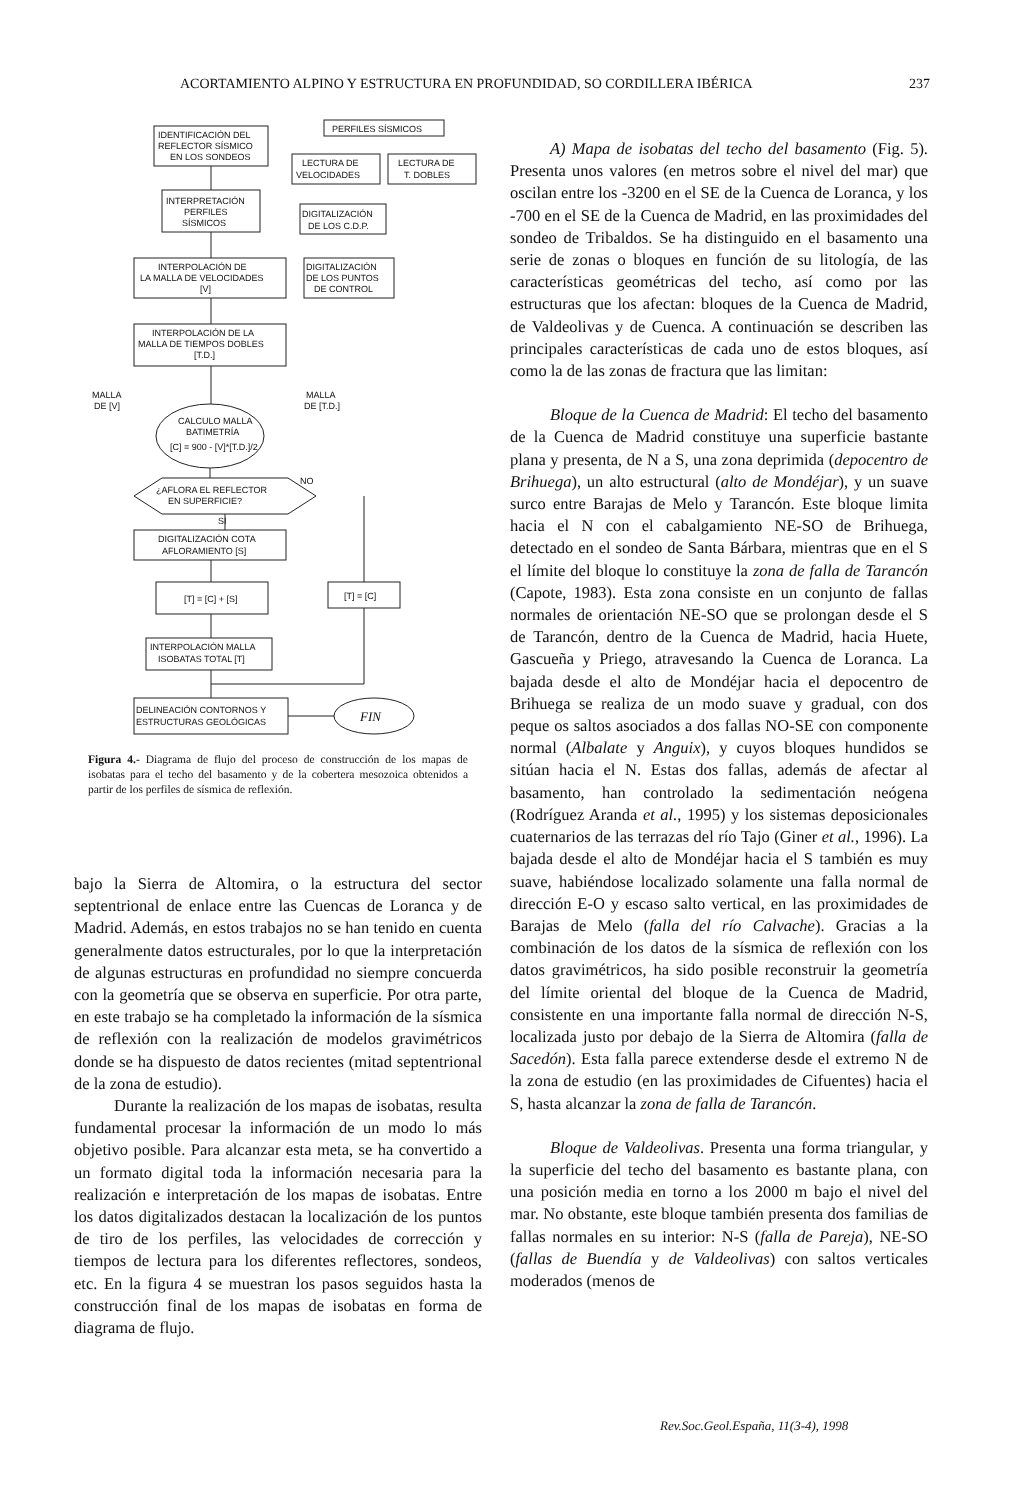ACORTAMIENTO ALPINO Y ESTRUCTURA EN PROFUNDIDAD, SO CORDILLERA IBÉRICA 237
IDENTIFICACIÓN DEL
REFLECTOR SÍSMICO
EN LOS SONDEOS
PERFILES SÍSMICOS
LECTURA DE
VELOCIDADES
LECTURA DE
T. DOBLES
INTERPRETACIÓN
PERFILES
SÍSMICOS
DIGITALIZACIÓN
DE LOS C.D.P.
INTERPOLACIÓN DE
LA MALLA DE VELOCIDADES
[V]
DIGITALIZACIÓN
DE LOS PUNTOS
DE CONTROL
INTERPOLACIÓN DE LA
MALLA DE TIEMPOS DOBLES
[T.D.]
MALLA
DE [V]
MALLA
DE [T.D.]
CALCULO MALLA
BATIMETRÍA
[C] = 900 - [V]*[T.D.]/2
¿AFLORA EL REFLECTOR
EN SUPERFICIE?
NO
SI
DIGITALIZACIÓN COTA
AFLORAMIENTO [S]
[T] = [C] + [S]
[T] = [C]
INTERPOLACIÓN MALLA
ISOBATAS TOTAL [T]
DELINEACIÓN CONTORNOS Y
ESTRUCTURAS GEOLÓGICAS
FIN
Figura 4.- Diagrama de flujo del proceso de construcción de los mapas de isobatas para el techo del basamento y de la cobertera mesozoica obtenidos a partir de los perfiles de sísmica de reflexión.
bajo la Sierra de Altomira, o la estructura del sector septentrional de enlace entre las Cuencas de Loranca y de Madrid. Además, en estos trabajos no se han tenido en cuenta generalmente datos estructurales, por lo que la interpretación de algunas estructuras en profundidad no siempre concuerda con la geometría que se observa en superficie. Por otra parte, en este trabajo se ha completado la información de la sísmica de reflexión con la realización de modelos gravimétricos donde se ha dispuesto de datos recientes (mitad septentrional de la zona de estudio).
Durante la realización de los mapas de isobatas, resulta fundamental procesar la información de un modo lo más objetivo posible. Para alcanzar esta meta, se ha convertido a un formato digital toda la información necesaria para la realización e interpretación de los mapas de isobatas. Entre los datos digitalizados destacan la localización de los puntos de tiro de los perfiles, las velocidades de corrección y tiempos de lectura para los diferentes reflectores, sondeos, etc. En la figura 4 se muestran los pasos seguidos hasta la construcción final de los mapas de isobatas en forma de diagrama de flujo.
A) Mapa de isobatas del techo del basamento (Fig. 5). Presenta unos valores (en metros sobre el nivel del mar) que oscilan entre los -3200 en el SE de la Cuenca de Loranca, y los -700 en el SE de la Cuenca de Madrid, en las proximidades del sondeo de Tribaldos. Se ha distinguido en el basamento una serie de zonas o bloques en función de su litología, de las características geométricas del techo, así como por las estructuras que los afectan: bloques de la Cuenca de Madrid, de Valdeolivas y de Cuenca. A continuación se describen las principales características de cada uno de estos bloques, así como la de las zonas de fractura que las limitan:
Bloque de la Cuenca de Madrid: El techo del basamento de la Cuenca de Madrid constituye una superficie bastante plana y presenta, de N a S, una zona deprimida (depocentro de Brihuega), un alto estructural (alto de Mondéjar), y un suave surco entre Barajas de Melo y Tarancón. Este bloque limita hacia el N con el cabalgamiento NE-SO de Brihuega, detectado en el sondeo de Santa Bárbara, mientras que en el S el límite del bloque lo constituye la zona de falla de Tarancón (Capote, 1983). Esta zona consiste en un conjunto de fallas normales de orientación NE-SO que se prolongan desde el S de Tarancón, dentro de la Cuenca de Madrid, hacia Huete, Gascueña y Priego, atravesando la Cuenca de Loranca. La bajada desde el alto de Mondéjar hacia el depocentro de Brihuega se realiza de un modo suave y gradual, con dos peque os saltos asociados a dos fallas NO-SE con componente normal (Albalate y Anguix), y cuyos bloques hundidos se sitúan hacia el N. Estas dos fallas, además de afectar al basamento, han controlado la sedimentación neógena (Rodríguez Aranda et al., 1995) y los sistemas deposicionales cuaternarios de las terrazas del río Tajo (Giner et al., 1996). La bajada desde el alto de Mondéjar hacia el S también es muy suave, habiéndose localizado solamente una falla normal de dirección E-O y escaso salto vertical, en las proximidades de Barajas de Melo (falla del río Calvache). Gracias a la combinación de los datos de la sísmica de reflexión con los datos gravimétricos, ha sido posible reconstruir la geometría del límite oriental del bloque de la Cuenca de Madrid, consistente en una importante falla normal de dirección N-S, localizada justo por debajo de la Sierra de Altomira (falla de Sacedón). Esta falla parece extenderse desde el extremo N de la zona de estudio (en las proximidades de Cifuentes) hacia el S, hasta alcanzar la zona de falla de Tarancón.
Bloque de Valdeolivas. Presenta una forma triangular, y la superficie del techo del basamento es bastante plana, con una posición media en torno a los 2000 m bajo el nivel del mar. No obstante, este bloque también presenta dos familias de fallas normales en su interior: N-S (falla de Pareja), NE-SO (fallas de Buendía y de Valdeolivas) con saltos verticales moderados (menos de
Rev.Soc.Geol.España, 11(3-4), 1998